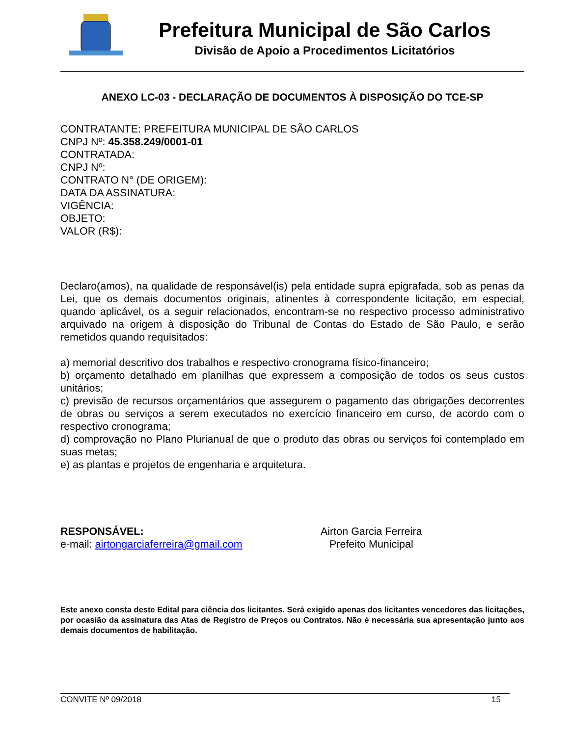Prefeitura Municipal de São Carlos
Divisão de Apoio a Procedimentos Licitatórios
ANEXO LC-03 - DECLARAÇÃO DE DOCUMENTOS À DISPOSIÇÃO DO TCE-SP
CONTRATANTE: PREFEITURA MUNICIPAL DE SÃO CARLOS
CNPJ Nº: 45.358.249/0001-01
CONTRATADA:
CNPJ Nº:
CONTRATO N° (DE ORIGEM):
DATA DA ASSINATURA:
VIGÊNCIA:
OBJETO:
VALOR (R$):
Declaro(amos), na qualidade de responsável(is) pela entidade supra epigrafada, sob as penas da Lei, que os demais documentos originais, atinentes à correspondente licitação, em especial, quando aplicável, os a seguir relacionados, encontram-se no respectivo processo administrativo arquivado na origem à disposição do Tribunal de Contas do Estado de São Paulo, e serão remetidos quando requisitados:
a) memorial descritivo dos trabalhos e respectivo cronograma físico-financeiro;
b) orçamento detalhado em planilhas que expressem a composição de todos os seus custos unitários;
c) previsão de recursos orçamentários que assegurem o pagamento das obrigações decorrentes de obras ou serviços a serem executados no exercício financeiro em curso, de acordo com o respectivo cronograma;
d) comprovação no Plano Plurianual de que o produto das obras ou serviços foi contemplado em suas metas;
e) as plantas e projetos de engenharia e arquitetura.
RESPONSÁVEL:
e-mail: airtongarciaferreira@gmail.com
Airton Garcia Ferreira
Prefeito Municipal
Este anexo consta deste Edital para ciência dos licitantes. Será exigido apenas dos licitantes vencedores das licitações, por ocasião da assinatura das Atas de Registro de Preços ou Contratos. Não é necessária sua apresentação junto aos demais documentos de habilitação.
CONVITE Nº 09/2018 15